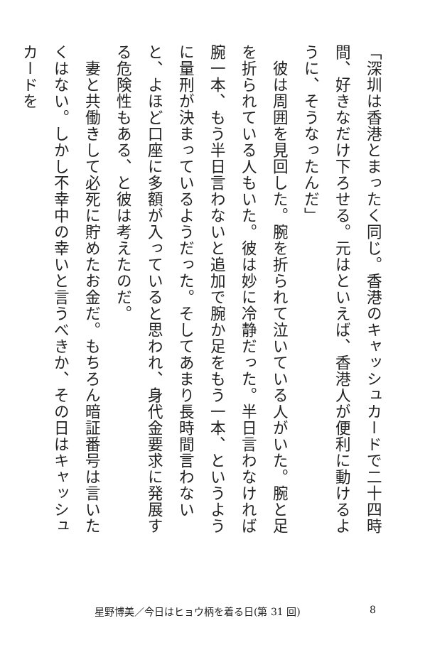「深圳は香港とまったく同じ。香港のキャッシュカードで二十四時間、好きなだけ下ろせる。元はといえば、香港人が便利に動けるように、そうなったんだ」
　彼は周囲を見回した。腕を折られて泣いている人がいた。腕と足を折られている人もいた。彼は妙に冷静だった。半日言わなければ腕一本、もう半日言わないと追加で腕か足をもう一本、というように量刑が決まっているようだった。そしてあまり長時間言わないと、よほど口座に多額が入っていると思われ、身代金要求に発展する危険性もある、と彼は考えたのだ。
　妻と共働きして必死に貯めたお金だ。もちろん暗証番号は言いたくはない。しかし不幸中の幸いと言うべきか、その日はキャッシュカードを
星野博美／今日はヒョウ柄を着る日(第 31 回) 8